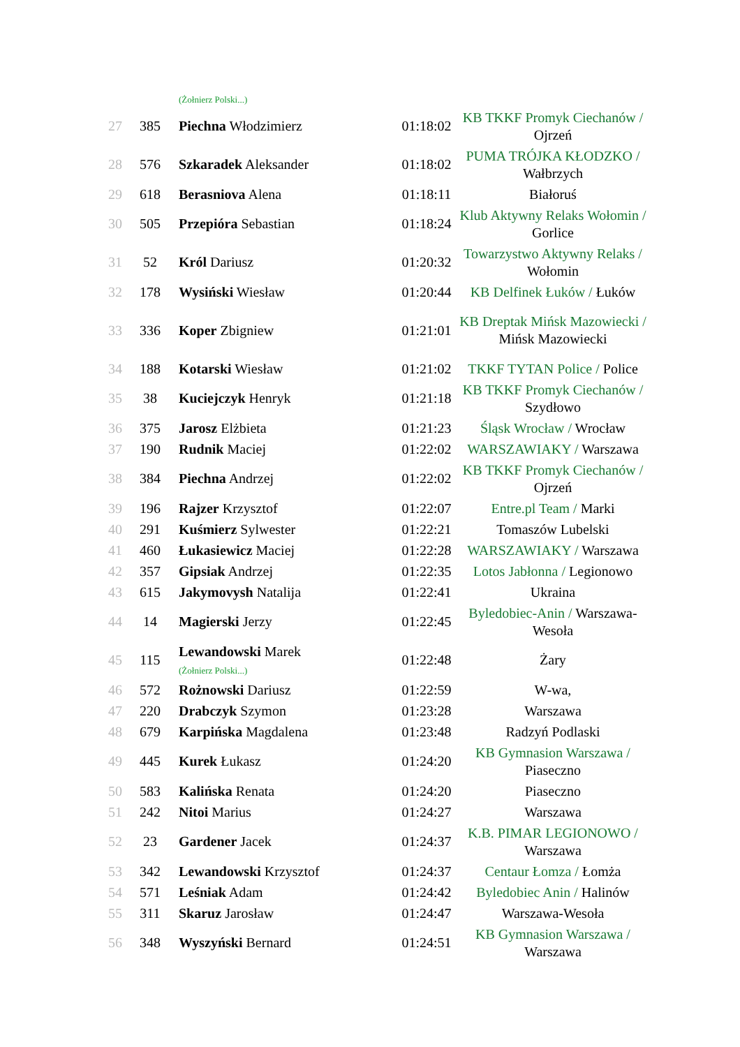| | | (Żołnierz Polski...) | | |
| 27 | 385 | Piechna Włodzimierz | 01:18:02 | KB TKKF Promyk Ciechanów / Ojrzeń |
| 28 | 576 | Szkaradek Aleksander | 01:18:02 | PUMA TRÓJKA KŁODZKO / Wałbrzych |
| 29 | 618 | Berasniova Alena | 01:18:11 | Białoruś |
| 30 | 505 | Przepióra Sebastian | 01:18:24 | Klub Aktywny Relaks Wołomin / Gorlice |
| 31 | 52 | Król Dariusz | 01:20:32 | Towarzystwo Aktywny Relaks / Wołomin |
| 32 | 178 | Wysiński Wiesław | 01:20:44 | KB Delfinek Łuków / Łuków |
| 33 | 336 | Koper Zbigniew | 01:21:01 | KB Dreptak Mińsk Mazowiecki / Mińsk Mazowiecki |
| 34 | 188 | Kotarski Wiesław | 01:21:02 | TKKF TYTAN Police / Police |
| 35 | 38 | Kuciejczyk Henryk | 01:21:18 | KB TKKF Promyk Ciechanów / Szydłowo |
| 36 | 375 | Jarosz Elżbieta | 01:21:23 | Śląsk Wrocław / Wrocław |
| 37 | 190 | Rudnik Maciej | 01:22:02 | WARSZAWIAKY / Warszawa |
| 38 | 384 | Piechna Andrzej | 01:22:02 | KB TKKF Promyk Ciechanów / Ojrzeń |
| 39 | 196 | Rajzer Krzysztof | 01:22:07 | Entre.pl Team / Marki |
| 40 | 291 | Kuśmierz Sylwester | 01:22:21 | Tomaszów Lubelski |
| 41 | 460 | Łukasiewicz Maciej | 01:22:28 | WARSZAWIAKY / Warszawa |
| 42 | 357 | Gipsiak Andrzej | 01:22:35 | Lotos Jabłonna / Legionowo |
| 43 | 615 | Jakymovysh Natalija | 01:22:41 | Ukraina |
| 44 | 14 | Magierski Jerzy | 01:22:45 | Byledobiec-Anin / Warszawa-Wesoła |
| 45 | 115 | Lewandowski Marek (Żołnierz Polski...) | 01:22:48 | Żary |
| 46 | 572 | Rożnowski Dariusz | 01:22:59 | W-wa, |
| 47 | 220 | Drabczyk Szymon | 01:23:28 | Warszawa |
| 48 | 679 | Karpińska Magdalena | 01:23:48 | Radzyń Podlaski |
| 49 | 445 | Kurek Łukasz | 01:24:20 | KB Gymnasion Warszawa / Piaseczno |
| 50 | 583 | Kalińska Renata | 01:24:20 | Piaseczno |
| 51 | 242 | Nitoi Marius | 01:24:27 | Warszawa |
| 52 | 23 | Gardener Jacek | 01:24:37 | K.B. PIMAR LEGIONOWO / Warszawa |
| 53 | 342 | Lewandowski Krzysztof | 01:24:37 | Centaur Łomza / Łomża |
| 54 | 571 | Leśniak Adam | 01:24:42 | Byledobiec Anin / Halinów |
| 55 | 311 | Skaruz Jarosław | 01:24:47 | Warszawa-Wesoła |
| 56 | 348 | Wyszyński Bernard | 01:24:51 | KB Gymnasion Warszawa / Warszawa |